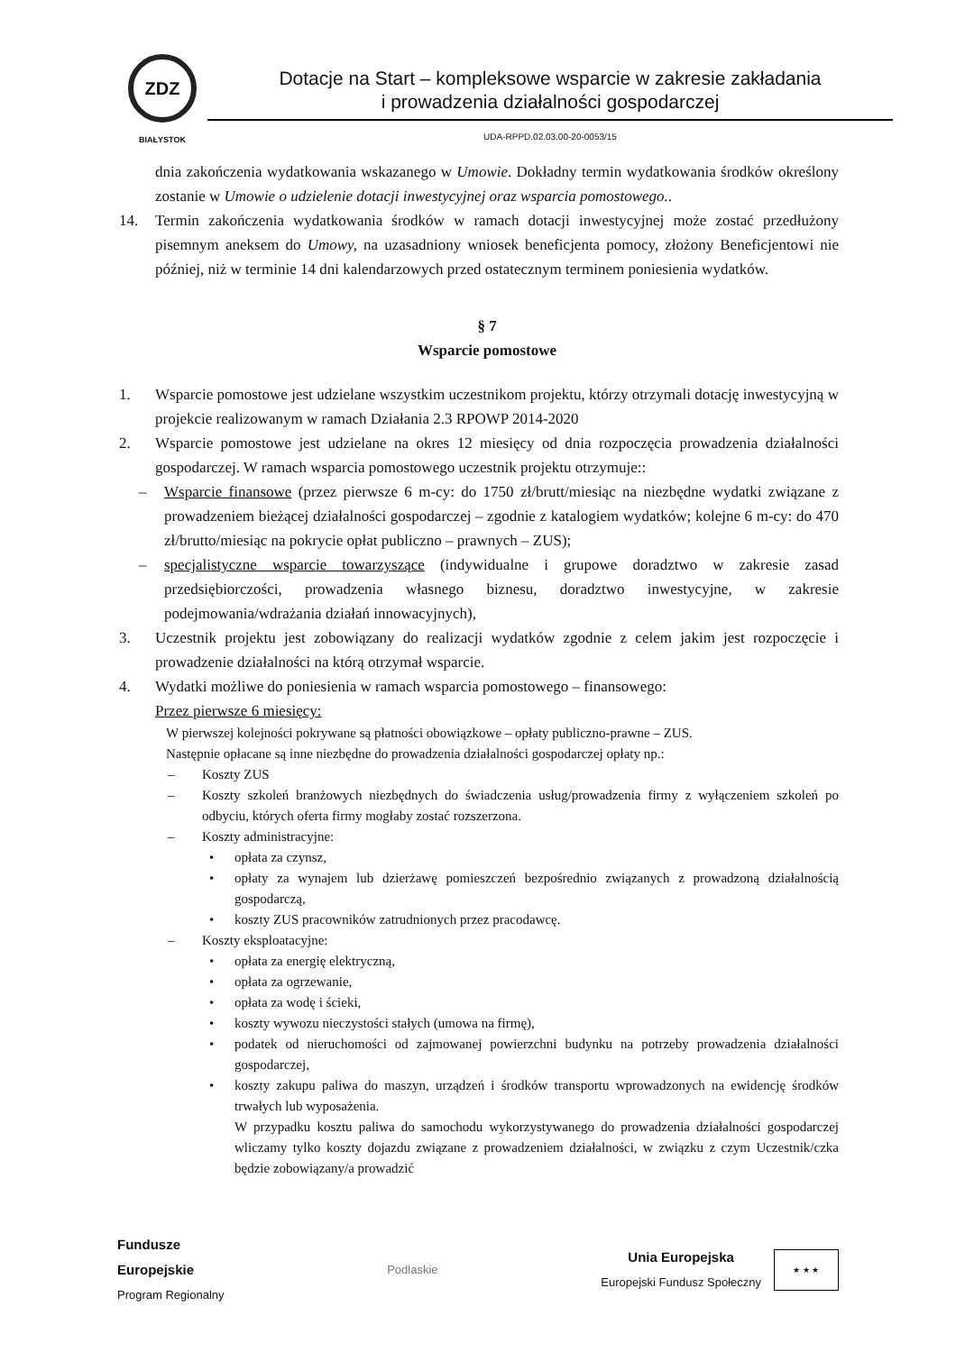ZDZ
BIAŁYSTOK
Dotacje na Start – kompleksowe wsparcie w zakresie zakładania
i prowadzenia działalności gospodarczej
UDA-RPPD.02.03.00-20-0053/15
dnia zakończenia wydatkowania wskazanego w Umowie. Dokładny termin wydatkowania środków określony zostanie w Umowie o udzielenie dotacji inwestycyjnej oraz wsparcia pomostowego..
14. Termin zakończenia wydatkowania środków w ramach dotacji inwestycyjnej może zostać przedłużony pisemnym aneksem do Umowy, na uzasadniony wniosek beneficjenta pomocy, złożony Beneficjentowi nie później, niż w terminie 14 dni kalendarzowych przed ostatecznym terminem poniesienia wydatków.
§ 7
Wsparcie pomostowe
1. Wsparcie pomostowe jest udzielane wszystkim uczestnikom projektu, którzy otrzymali dotację inwestycyjną w projekcie realizowanym w ramach Działania 2.3 RPOWP 2014-2020
2. Wsparcie pomostowe jest udzielane na okres 12 miesięcy od dnia rozpoczęcia prowadzenia działalności gospodarczej. W ramach wsparcia pomostowego uczestnik projektu otrzymuje::
– Wsparcie finansowe (przez pierwsze 6 m-cy: do 1750 zł/brutt/miesiąc na niezbędne wydatki związane z prowadzeniem bieżącej działalności gospodarczej – zgodnie z katalogiem wydatków; kolejne 6 m-cy: do 470 zł/brutto/miesiąc na pokrycie opłat publiczno – prawnych – ZUS);
– specjalistyczne wsparcie towarzyszące (indywidualne i grupowe doradztwo w zakresie zasad przedsiębiorczości, prowadzenia własnego biznesu, doradztwo inwestycyjne, w zakresie podejmowania/wdrażania działań innowacyjnych),
3. Uczestnik projektu jest zobowiązany do realizacji wydatków zgodnie z celem jakim jest rozpoczęcie i prowadzenie działalności na którą otrzymał wsparcie.
4. Wydatki możliwe do poniesienia w ramach wsparcia pomostowego – finansowego:
Przez pierwsze 6 miesięcy:
W pierwszej kolejności pokrywane są płatności obowiązkowe – opłaty publiczno-prawne – ZUS.
Następnie opłacane są inne niezbędne do prowadzenia działalności gospodarczej opłaty np.:
– Koszty ZUS
– Koszty szkoleń branżowych niezbędnych do świadczenia usług/prowadzenia firmy z wyłączeniem szkoleń po odbyciu, których oferta firmy mogłaby zostać rozszerzona.
– Koszty administracyjne:
• opłata za czynsz,
• opłaty za wynajem lub dzierżawę pomieszczeń bezpośrednio związanych z prowadzoną działalnością gospodarczą,
• koszty ZUS pracowników zatrudnionych przez pracodawcę.
– Koszty eksploatacyjne:
• opłata za energię elektryczną,
• opłata za ogrzewanie,
• opłata za wodę i ścieki,
• koszty wywozu nieczystości stałych (umowa na firmę),
• podatek od nieruchomości od zajmowanej powierzchni budynku na potrzeby prowadzenia działalności gospodarczej,
• koszty zakupu paliwa do maszyn, urządzeń i środków transportu wprowadzonych na ewidencję środków trwałych lub wyposażenia.
W przypadku kosztu paliwa do samochodu wykorzystywanego do prowadzenia działalności gospodarczej wliczamy tylko koszty dojazdu związane z prowadzeniem działalności, w związku z czym Uczestnik/czka będzie zobowiązany/a prowadzić
Fundusze
Europejskie
Program Regionalny
Podlaskie
Unia Europejska
Europejski Fundusz Społeczny
★ ★ ★